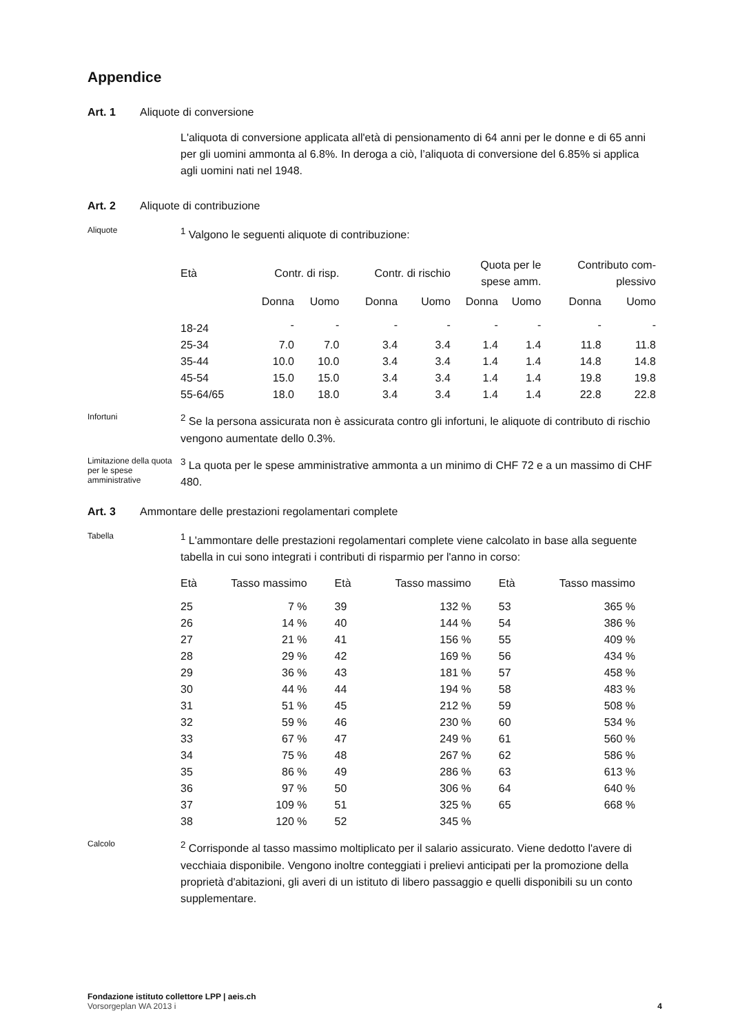Appendice
Art. 1 Aliquote di conversione
L'aliquota di conversione applicata all'età di pensionamento di 64 anni per le donne e di 65 anni per gli uomini ammonta al 6.8%. In deroga a ciò, l’aliquota di conversione del 6.85% si applica agli uomini nati nel 1948.
Art. 2 Aliquote di contribuzione
Aliquote
<sup>1</sup> Valgono le seguenti aliquote di contribuzione:
| Età | Contr. di risp. | | Contr. di rischio | | Quota per le spese amm. | | Contributo com- plessivo | |
| --- | --- | --- | --- | --- | --- | --- | --- | --- |
| | Donna | Uomo | Donna | Uomo | Donna | Uomo | Donna | Uomo |
| 18-24 | - | - | - | - | - | - | - | - |
| 25-34 | 7.0 | 7.0 | 3.4 | 3.4 | 1.4 | 1.4 | 11.8 | 11.8 |
| 35-44 | 10.0 | 10.0 | 3.4 | 3.4 | 1.4 | 1.4 | 14.8 | 14.8 |
| 45-54 | 15.0 | 15.0 | 3.4 | 3.4 | 1.4 | 1.4 | 19.8 | 19.8 |
| 55-64/65 | 18.0 | 18.0 | 3.4 | 3.4 | 1.4 | 1.4 | 22.8 | 22.8 |
Infortuni
<sup>2</sup> Se la persona assicurata non è assicurata contro gli infortuni, le aliquote di contributo di rischio vengono aumentate dello 0.3%.
Limitazione della quota per le spese amministrative
<sup>3</sup> La quota per le spese amministrative ammonta a un minimo di CHF 72 e a un massimo di CHF 480.
Art. 3 Ammontare delle prestazioni regolamentari complete
Tabella
<sup>1</sup> L'ammontare delle prestazioni regolamentari complete viene calcolato in base alla seguente tabella in cui sono integrati i contributi di risparmio per l'anno in corso:
| Età | Tasso massimo | Età | Tasso massimo | Età | Tasso massimo |
| --- | --- | --- | --- | --- | --- |
| 25 | 7 % | 39 | 132 % | 53 | 365 % |
| 26 | 14 % | 40 | 144 % | 54 | 386 % |
| 27 | 21 % | 41 | 156 % | 55 | 409 % |
| 28 | 29 % | 42 | 169 % | 56 | 434 % |
| 29 | 36 % | 43 | 181 % | 57 | 458 % |
| 30 | 44 % | 44 | 194 % | 58 | 483 % |
| 31 | 51 % | 45 | 212 % | 59 | 508 % |
| 32 | 59 % | 46 | 230 % | 60 | 534 % |
| 33 | 67 % | 47 | 249 % | 61 | 560 % |
| 34 | 75 % | 48 | 267 % | 62 | 586 % |
| 35 | 86 % | 49 | 286 % | 63 | 613 % |
| 36 | 97 % | 50 | 306 % | 64 | 640 % |
| 37 | 109 % | 51 | 325 % | 65 | 668 % |
| 38 | 120 % | 52 | 345 % | | |
Calcolo
<sup>2</sup> Corrisponde al tasso massimo moltiplicato per il salario assicurato. Viene dedotto l'avere di vecchiaia disponibile. Vengono inoltre conteggiati i prelievi anticipati per la promozione della proprietà d'abitazioni, gli averi di un istituto di libero passaggio e quelli disponibili su un conto supplementare.
Fondazione istituto collettore LPP | aeis.ch
Vorsorgeplan WA 2013 i 4